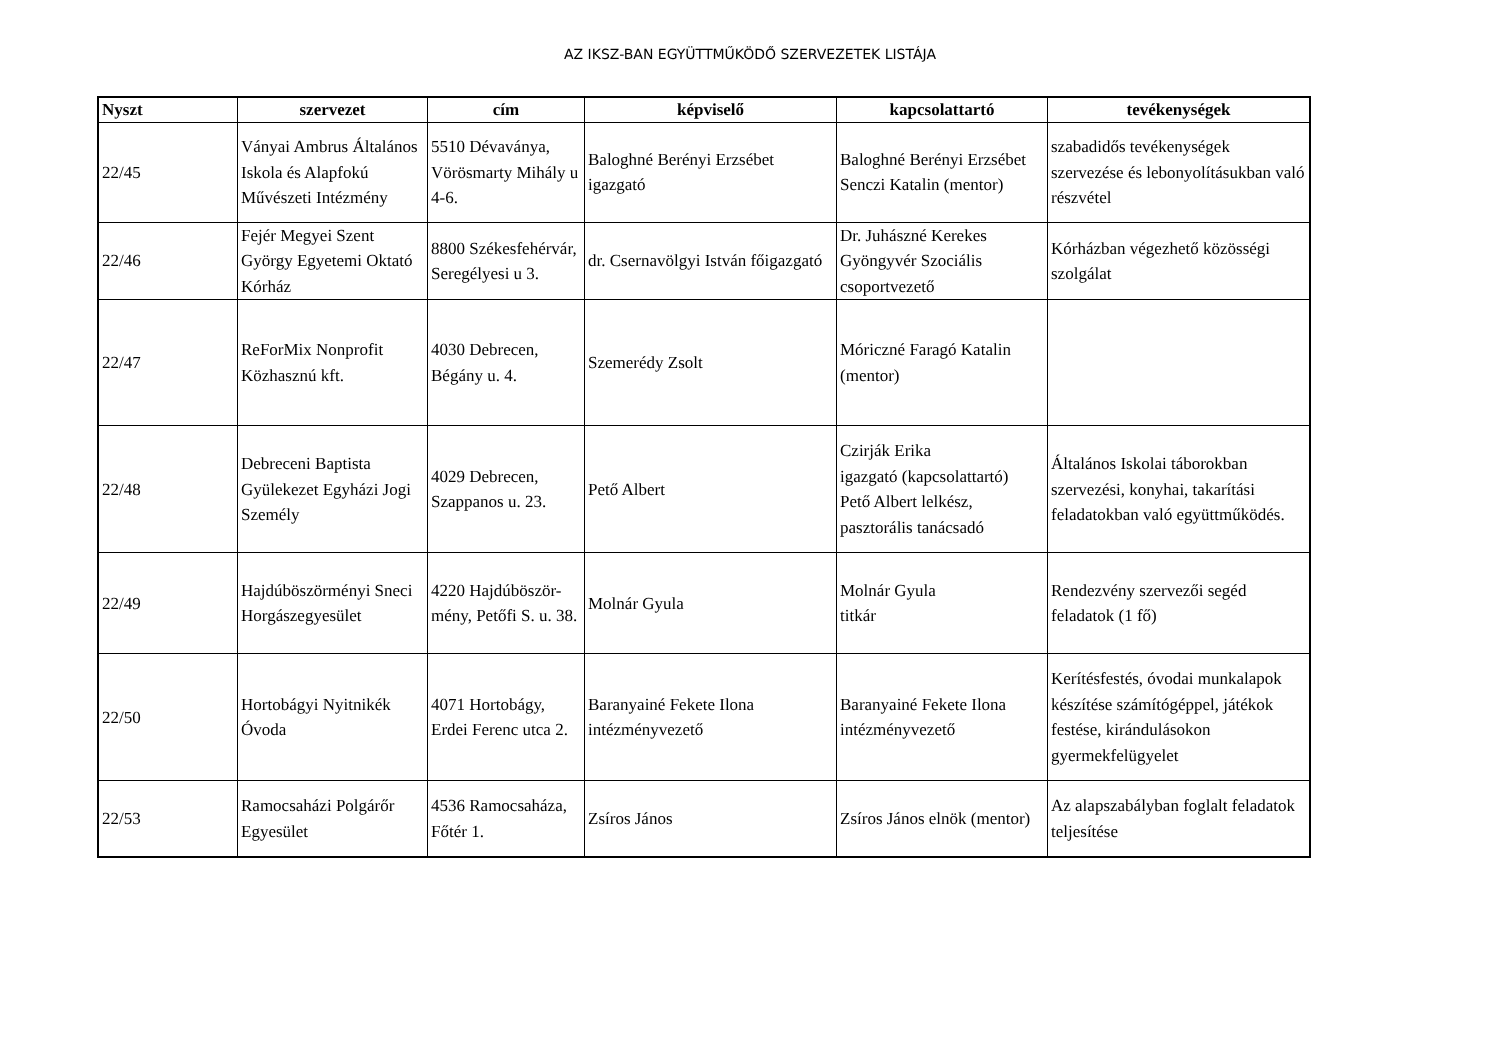AZ IKSZ-BAN EGYÜTTMŰKÖDŐ SZERVEZETEK LISTÁJA
| Nyszt | szervezet | cím | képviselő | kapcsolattartó | tevékenységek |
| --- | --- | --- | --- | --- | --- |
| 22/45 | Ványai Ambrus Általános Iskola és Alapfokú Művészeti Intézmény | 5510 Dévaványa, Vörösmarty Mihály u 4-6. | Baloghné Berényi Erzsébet igazgató | Baloghné Berényi Erzsébet Senczi Katalin (mentor) | szabadidős tevékenységek szervezése és lebonyolításukban való részvétel |
| 22/46 | Fejér Megyei Szent György Egyetemi Oktató Kórház | 8800 Székesfehérvár, Seregélyesi u 3. | dr. Csernavölgyi István főigazgató | Dr. Juhászné Kerekes Gyöngyvér Szociális csoportvezető | Kórházban végezhető közösségi szolgálat |
| 22/47 | ReForMix Nonprofit Közhasznú kft. | 4030 Debrecen, Bégány u. 4. | Szemerédy Zsolt | Móriczné Faragó Katalin (mentor) | |
| 22/48 | Debreceni Baptista Gyülekezet Egyházi Jogi Személy | 4029 Debrecen, Szappanos u. 23. | Pető Albert | Czirják Erika igazgató (kapcsolattartó) Pető Albert lelkész, pasztorális tanácsadó | Általános Iskolai táborokban szervezési, konyhai, takarítási feladatokban való együttműködés. |
| 22/49 | Hajdúböszörményi Sneci Horgászegyesület | 4220 Hajdúböször-mény, Petőfi S. u. 38. | Molnár Gyula | Molnár Gyula titkár | Rendezvény szervezői segéd feladatok (1 fő) |
| 22/50 | Hortobágyi Nyitnikék Óvoda | 4071 Hortobágy, Erdei Ferenc utca 2. | Baranyainé Fekete Ilona intézményvezető | Baranyainé Fekete Ilona intézményvezető | Kerítésfestés, óvodai munkalapok készítése számítógéppel, játékok festése, kirándulásokon gyermekfelügyelet |
| 22/53 | Ramocsaházi Polgárőr Egyesület | 4536 Ramocsaháza, Főtér 1. | Zsíros János | Zsíros János elnök (mentor) | Az alapszabályban foglalt feladatok teljesítése |